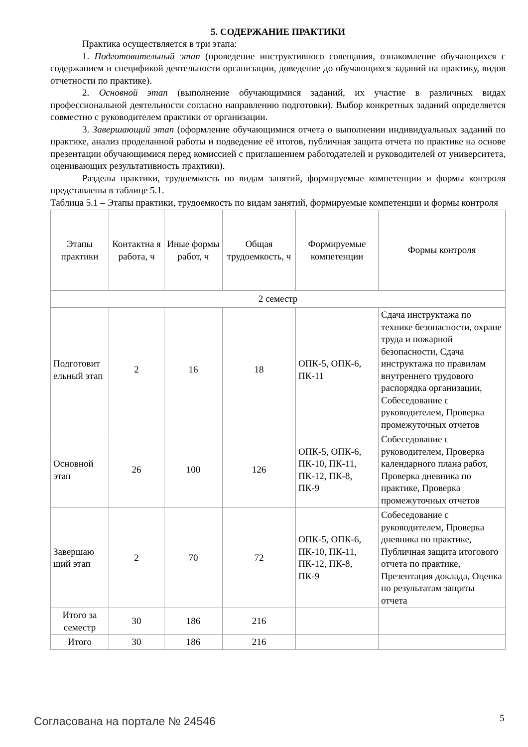5. СОДЕРЖАНИЕ ПРАКТИКИ
Практика осуществляется в три этапа:
1. Подготовительный этап (проведение инструктивного совещания, ознакомление обучающихся с содержанием и спецификой деятельности организации, доведение до обучающихся заданий на практику, видов отчетности по практике).
2. Основной этап (выполнение обучающимися заданий, их участие в различных видах профессиональной деятельности согласно направлению подготовки). Выбор конкретных заданий определяется совместно с руководителем практики от организации.
3. Завершающий этап (оформление обучающимися отчета о выполнении индивидуальных заданий по практике, анализ проделанной работы и подведение её итогов, публичная защита отчета по практике на основе презентации обучающимися перед комиссией с приглашением работодателей и руководителей от университета, оценивающих результативность практики).
Разделы практики, трудоемкость по видам занятий, формируемые компетенции и формы контроля представлены в таблице 5.1.
Таблица 5.1 – Этапы практики, трудоемкость по видам занятий, формируемые компетенции и формы контроля
| Этапы практики | Контактна я работа, ч | Иные формы работ, ч | Общая трудоемкость, ч | Формируемые компетенции | Формы контроля |
| --- | --- | --- | --- | --- | --- |
| 2 семестр | | | | | |
| Подготовит ельный этап | 2 | 16 | 18 | ОПК-5, ОПК-6, ПК-11 | Сдача инструктажа по технике безопасности, охране труда и пожарной безопасности, Сдача инструктажа по правилам внутреннего трудового распорядка организации, Собеседование с руководителем, Проверка промежуточных отчетов |
| Основной этап | 26 | 100 | 126 | ОПК-5, ОПК-6, ПК-10, ПК-11, ПК-12, ПК-8, ПК-9 | Собеседование с руководителем, Проверка календарного плана работ, Проверка дневника по практике, Проверка промежуточных отчетов |
| Завершаю щий этап | 2 | 70 | 72 | ОПК-5, ОПК-6, ПК-10, ПК-11, ПК-12, ПК-8, ПК-9 | Собеседование с руководителем, Проверка дневника по практике, Публичная защита итогового отчета по практике, Презентация доклада, Оценка по результатам защиты отчета |
| Итого за семестр | 30 | 186 | 216 | | |
| Итого | 30 | 186 | 216 | | |
Согласована на портале № 24546 5